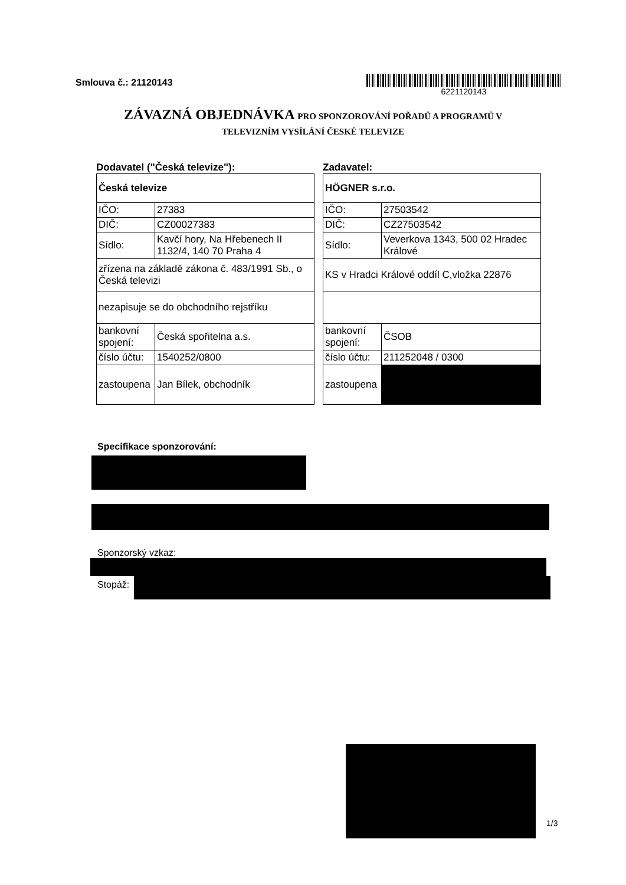Smlouva č.: 21120143
6221120143
ZÁVAZNÁ OBJEDNÁVKA PRO SPONZOROVÁNÍ POŘADŮ A PROGRAMŮ V
TELEVIZNÍM VYSÍLÁNÍ ČESKÉ TELEVIZE
Dodavatel ("Česká televize"):
| Česká televize | |
| IČO: | 27383 |
| DIČ: | CZ00027383 |
| Sídlo: | Kavčí hory, Na Hřebenech II 1132/4, 140 70 Praha 4 |
| zřízena na základě zákona č. 483/1991 Sb., o Česká televizi | |
| nezapisuje se do obchodního rejstříku | |
| bankovní spojení: | Česká spořitelna a.s. |
| číslo účtu: | 1540252/0800 |
| zastoupena | Jan Bílek, obchodník |
Zadavatel:
| HÖGNER s.r.o. | |
| IČO: | 27503542 |
| DIČ: | CZ27503542 |
| Sídlo: | Veverkova 1343, 500 02 Hradec Králové |
| KS v Hradci Králové oddíl C,vložka 22876 | |
| bankovní spojení: | ČSOB |
| číslo účtu: | 211252048 / 0300 |
| zastoupena | |
Specifikace sponzorování:
Sponzorský vzkaz:
Stopáž:
1/3